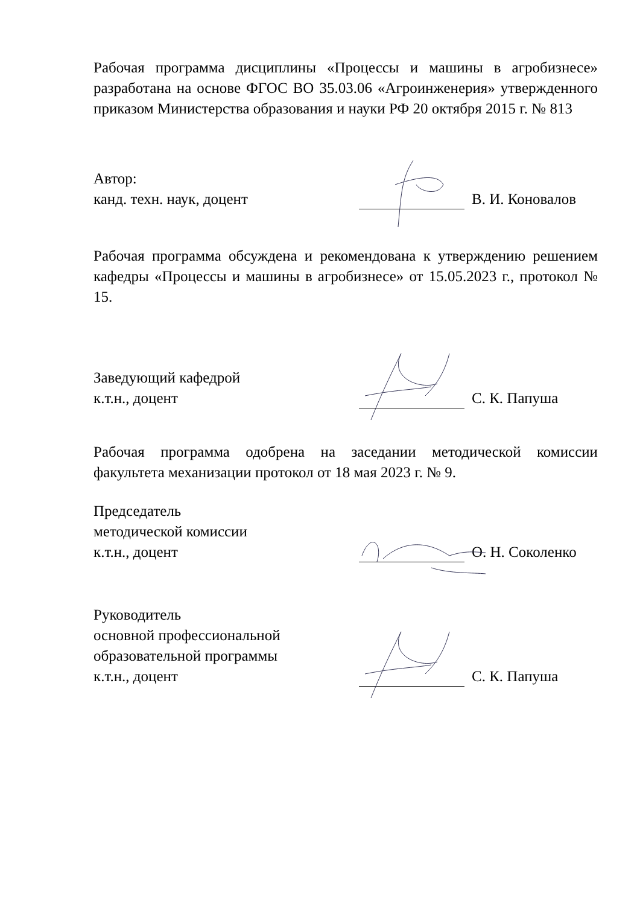Рабочая программа дисциплины «Процессы и машины в агробизнесе» разработана на основе ФГОС ВО 35.03.06 «Агроинженерия» утвержденного приказом Министерства образования и науки РФ 20 октября 2015 г. № 813
Автор:
канд. техн. наук, доцент
В. И. Коновалов
Рабочая программа обсуждена и рекомендована к утверждению решением кафедры «Процессы и машины в агробизнесе» от 15.05.2023 г., протокол № 15.
Заведующий кафедрой
к.т.н., доцент
С. К. Папуша
Рабочая программа одобрена на заседании методической комиссии факультета механизации протокол от 18 мая 2023 г. № 9.
Председатель
методической комиссии
к.т.н., доцент
О. Н. Соколенко
Руководитель
основной профессиональной
образовательной программы
к.т.н., доцент
С. К. Папуша